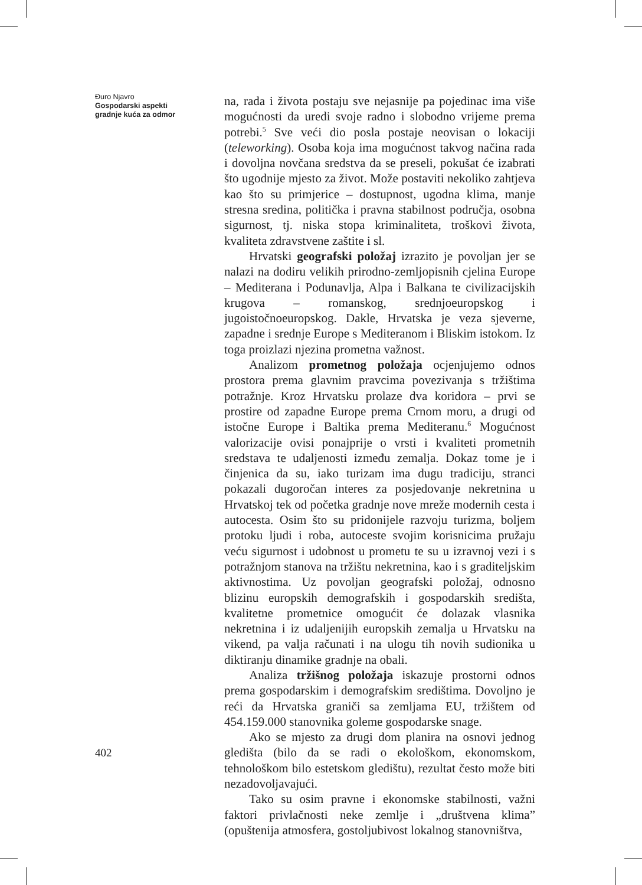Đuro Njavro
Gospodarski aspekti gradnje kuća za odmor
na, rada i života postaju sve nejasnije pa pojedinac ima više mogućnosti da uredi svoje radno i slobodno vrijeme prema potrebi.<sup>5</sup> Sve veći dio posla postaje neovisan o lokaciji (teleworking). Osoba koja ima mogućnost takvog načina rada i dovoljna novčana sredstva da se preseli, pokušat će izabrati što ugodnije mjesto za život. Može postaviti nekoliko zahtjeva kao što su primjerice – dostupnost, ugodna klima, manje stresna sredina, politička i pravna stabilnost područja, osobna sigurnost, tj. niska stopa kriminaliteta, troškovi života, kvaliteta zdravstvene zaštite i sl.
Hrvatski geografski položaj izrazito je povoljan jer se nalazi na dodiru velikih prirodno-zemljopisnih cjelina Europe – Mediterana i Podunavlja, Alpa i Balkana te civilizacijskih krugova – romanskog, srednjoeuropskog i jugoistočnoeuropskog. Dakle, Hrvatska je veza sjeverne, zapadne i srednje Europe s Mediteranom i Bliskim istokom. Iz toga proizlazi njezina prometna važnost.
Analizom prometnog položaja ocjenjujemo odnos prostora prema glavnim pravcima povezivanja s tržištima potražnje. Kroz Hrvatsku prolaze dva koridora – prvi se prostire od zapadne Europe prema Crnom moru, a drugi od istočne Europe i Baltika prema Mediteranu.<sup>6</sup> Mogućnost valorizacije ovisi ponajprije o vrsti i kvaliteti prometnih sredstava te udaljenosti između zemalja. Dokaz tome je i činjenica da su, iako turizam ima dugu tradiciju, stranci pokazali dugoročan interes za posjedovanje nekretnina u Hrvatskoj tek od početka gradnje nove mreže modernih cesta i autocesta. Osim što su pridonijele razvoju turizma, boljem protoku ljudi i roba, autoceste svojim korisnicima pružaju veću sigurnost i udobnost u prometu te su u izravnoj vezi i s potražnjom stanova na tržištu nekretnina, kao i s graditeljskim aktivnostima. Uz povoljan geografski položaj, odnosno blizinu europskih demografskih i gospodarskih središta, kvalitetne prometnice omogućit će dolazak vlasnika nekretnina i iz udaljenijih europskih zemalja u Hrvatsku na vikend, pa valja računati i na ulogu tih novih sudionika u diktiranju dinamike gradnje na obali.
Analiza tržišnog položaja iskazuje prostorni odnos prema gospodarskim i demografskim središtima. Dovoljno je reći da Hrvatska graniči sa zemljama EU, tržištem od 454.159.000 stanovnika goleme gospodarske snage.
Ako se mjesto za drugi dom planira na osnovi jednog gledišta (bilo da se radi o ekološkom, ekonomskom, tehnološkom bilo estetskom gledištu), rezultat često može biti nezadovoljavajući.
Tako su osim pravne i ekonomske stabilnosti, važni faktori privlačnosti neke zemlje i „društvena klima” (opuštenija atmosfera, gostoljubivost lokalnog stanovništva,
402